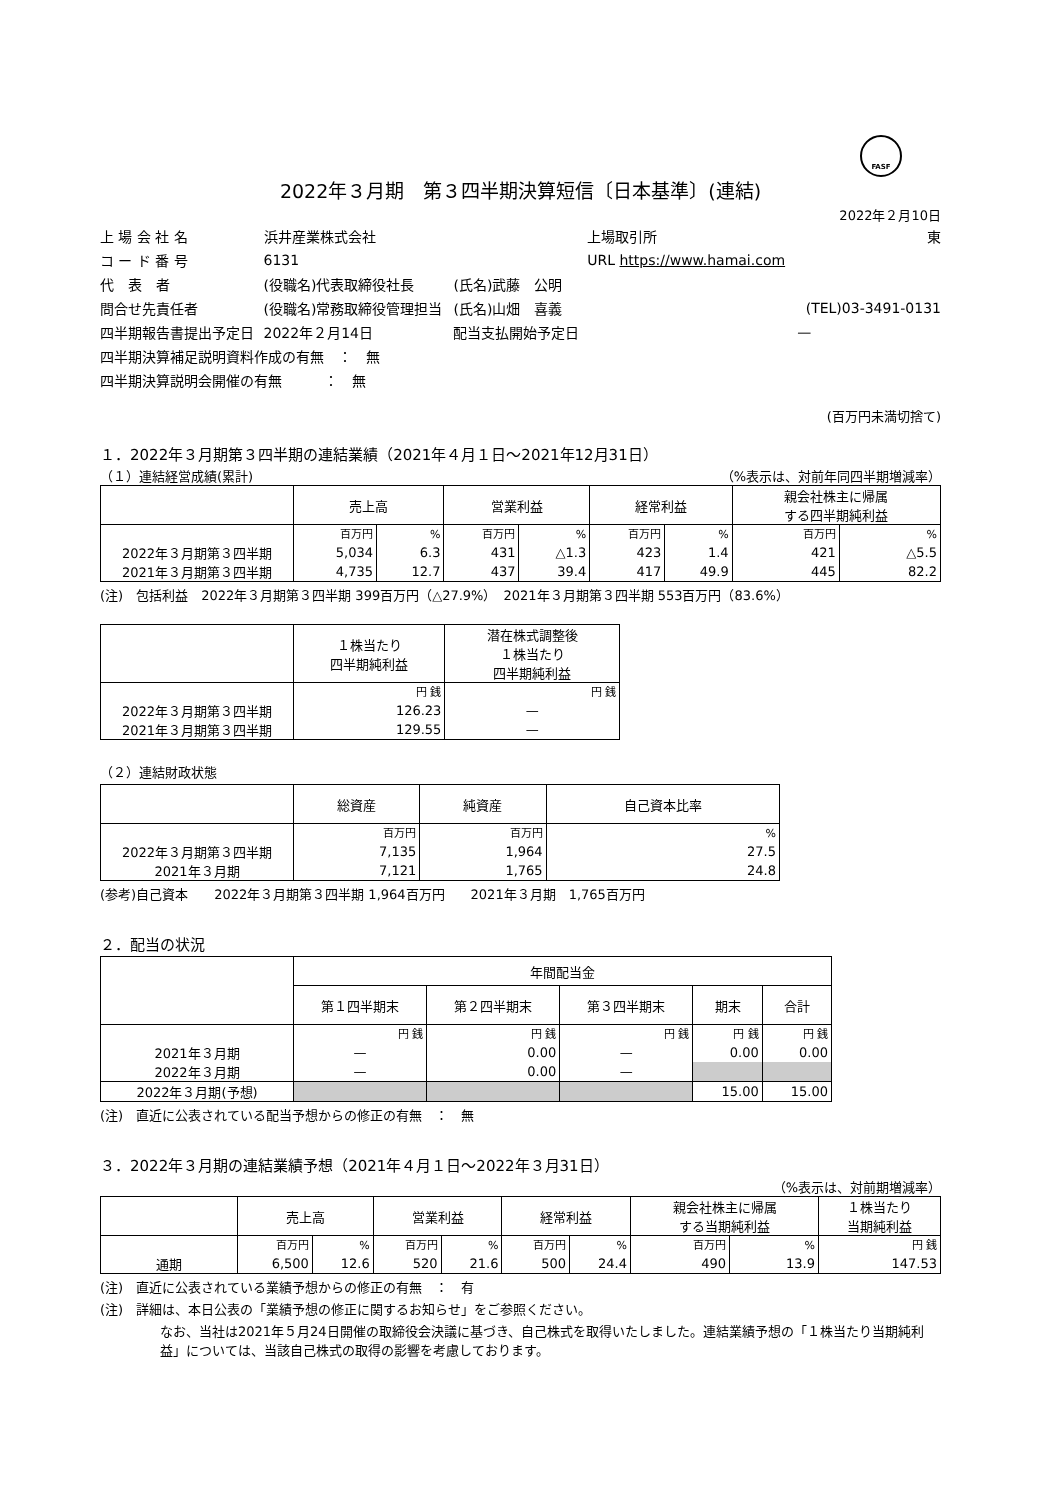FASF
2022年３月期　第３四半期決算短信〔日本基準〕(連結)
2022年２月10日
| 上 場 会 社 名 | 浜井産業株式会社 | | 上場取引所 | 東 |
| コ ー ド 番 号 | 6131 | | URL https://www.hamai.com | |
| 代 表 者 | (役職名)代表取締役社長 | (氏名)武藤 公明 | | |
| 問合せ先責任者 | (役職名)常務取締役管理担当 | (氏名)山畑 喜義 | | (TEL)03-3491-0131 |
| 四半期報告書提出予定日 | 2022年２月14日 | 配当支払開始予定日 | | — |
| 四半期決算補足説明資料作成の有無 ： 無 | | | | |
| 四半期決算説明会開催の有無 ： 無 | | | | |
(百万円未満切捨て)
１．2022年３月期第３四半期の連結業績（2021年４月１日～2021年12月31日）
（１）連結経営成績(累計) （%表示は、対前年同四半期増減率）
| | 売上高 | | 営業利益 | | 経常利益 | | 親会社株主に帰属 する四半期純利益 | |
| --- | --- | --- | --- | --- | --- | --- | --- | --- |
| | 百万円 | % | 百万円 | % | 百万円 | % | 百万円 | % |
| 2022年３月期第３四半期 | 5,034 | 6.3 | 431 | △1.3 | 423 | 1.4 | 421 | △5.5 |
| 2021年３月期第３四半期 | 4,735 | 12.7 | 437 | 39.4 | 417 | 49.9 | 445 | 82.2 |
(注)　包括利益　2022年３月期第３四半期 399百万円（△27.9%）　2021年３月期第３四半期 553百万円（83.6%）
| | １株当たり 四半期純利益 | 潜在株式調整後 １株当たり 四半期純利益 |
| --- | --- | --- |
| | 円 銭 | 円 銭 |
| 2022年３月期第３四半期 | 126.23 | — |
| 2021年３月期第３四半期 | 129.55 | — |
（２）連結財政状態
| | 総資産 | 純資産 | 自己資本比率 |
| --- | --- | --- | --- |
| | 百万円 | 百万円 | % |
| 2022年３月期第３四半期 | 7,135 | 1,964 | 27.5 |
| 2021年３月期 | 7,121 | 1,765 | 24.8 |
(参考)自己資本　　2022年３月期第３四半期 1,964百万円　　2021年３月期　1,765百万円
２．配当の状況
| | 年間配当金 | | | | |
| --- | --- | --- | --- | --- | --- |
| | 第１四半期末 | 第２四半期末 | 第３四半期末 | 期末 | 合計 |
| | 円 銭 | 円 銭 | 円 銭 | 円 銭 | 円 銭 |
| 2021年３月期 | — | 0.00 | — | 0.00 | 0.00 |
| 2022年３月期 | — | 0.00 | — | | |
| 2022年３月期(予想) | | | | 15.00 | 15.00 |
(注)　直近に公表されている配当予想からの修正の有無　：　無
３．2022年３月期の連結業績予想（2021年４月１日～2022年３月31日）
（%表示は、対前期増減率）
| | 売上高 | | 営業利益 | | 経常利益 | | 親会社株主に帰属 する当期純利益 | | １株当たり 当期純利益 |
| --- | --- | --- | --- | --- | --- | --- | --- | --- | --- |
| | 百万円 | % | 百万円 | % | 百万円 | % | 百万円 | % | 円 銭 |
| 通期 | 6,500 | 12.6 | 520 | 21.6 | 500 | 24.4 | 490 | 13.9 | 147.53 |
(注)　直近に公表されている業績予想からの修正の有無　：　有
(注)　詳細は、本日公表の「業績予想の修正に関するお知らせ」をご参照ください。
なお、当社は2021年５月24日開催の取締役会決議に基づき、自己株式を取得いたしました。連結業績予想の「１株当たり当期純利益」については、当該自己株式の取得の影響を考慮しております。